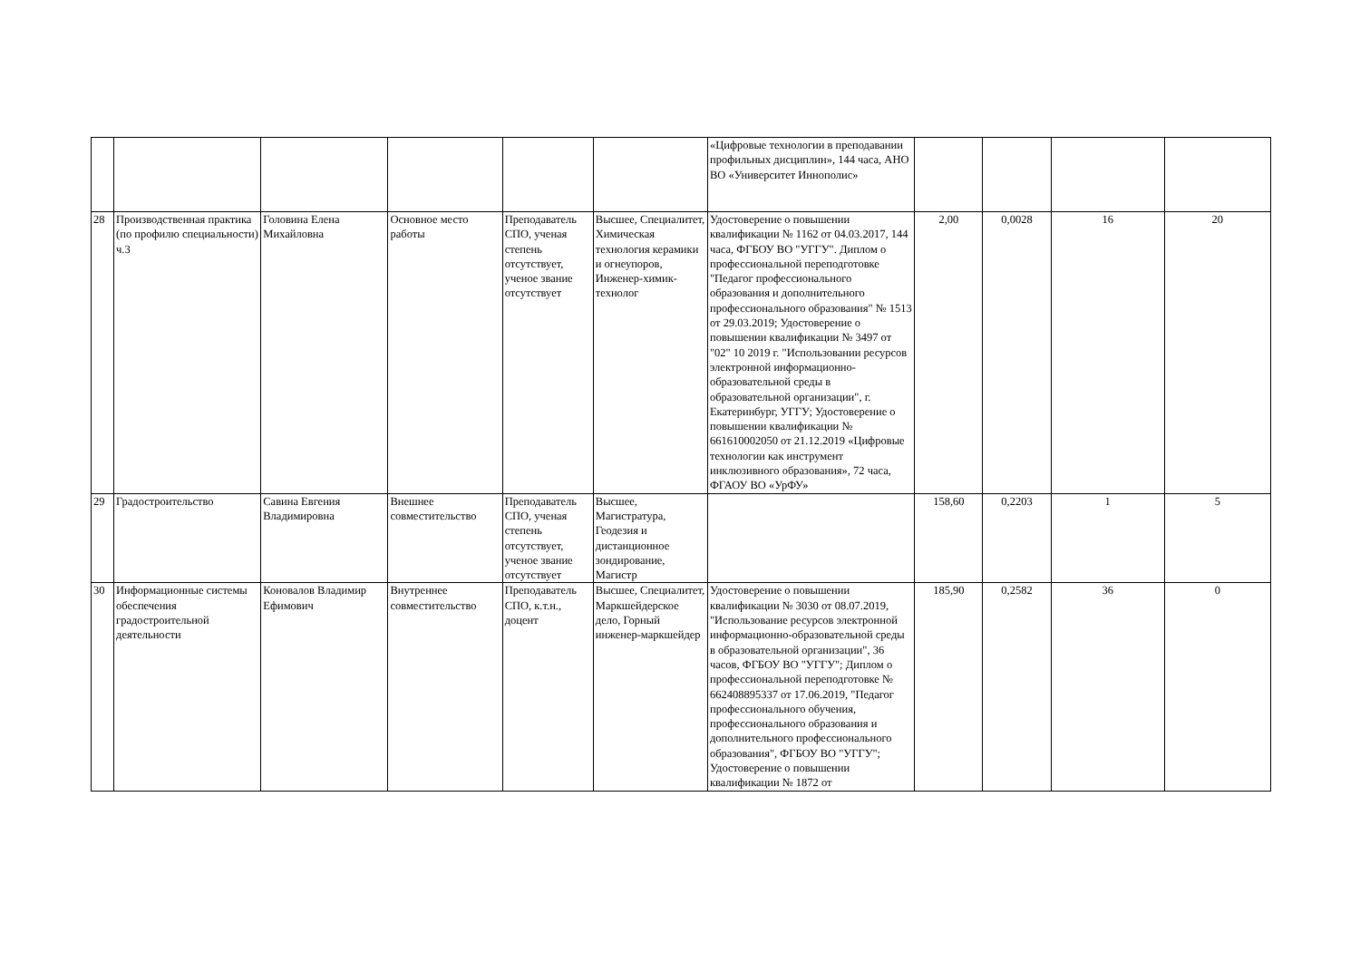| | | | | | | «Цифровые технологии в преподавании профильных дисциплин», 144 часа, АНО ВО «Университет Иннополис» | | | | |
| 28 | Производственная практика (по профилю специальности) ч.3 | Головина Елена Михайловна | Основное место работы | Преподаватель СПО, ученая степень отсутствует, ученое звание отсутствует | Высшее, Специалитет, Химическая технология керамики и огнеупоров, Инженер-химик-технолог | Удостоверение о повышении квалификации № 1162 от 04.03.2017, 144 часа, ФГБОУ ВО "УГГУ". Диплом о профессиональной переподготовке "Педагог профессионального образования и дополнительного профессионального образования" № 1513 от 29.03.2019; Удостоверение о повышении квалификации № 3497 от "02" 10 2019 г. "Использовании ресурсов электронной информационно-образовательной среды в образовательной организации", г. Екатеринбург, УГГУ; Удостоверение о повышении квалификации № 661610002050 от 21.12.2019 «Цифровые технологии как инструмент инклюзивного образования», 72 часа, ФГАОУ ВО «УрФУ» | 2,00 | 0,0028 | 16 | 20 |
| 29 | Градостроительство | Савина Евгения Владимировна | Внешнее совместительство | Преподаватель СПО, ученая степень отсутствует, ученое звание отсутствует | Высшее, Магистратура, Геодезия и дистанционное зондирование, Магистр | | 158,60 | 0,2203 | 1 | 5 |
| 30 | Информационные системы обеспечения градостроительной деятельности | Коновалов Владимир Ефимович | Внутреннее совместительство | Преподаватель СПО, к.т.н., доцент | Высшее, Специалитет, Маркшейдерское дело, Горный инженер-маркшейдер | Удостоверение о повышении квалификации № 3030 от 08.07.2019, "Использование ресурсов электронной информационно-образовательной среды в образовательной организации", 36 часов, ФГБОУ ВО "УГГУ"; Диплом о профессиональной переподготовке № 662408895337 от 17.06.2019, "Педагог профессионального обучения, профессионального образования и дополнительного профессионального образования", ФГБОУ ВО "УГГУ"; Удостоверение о повышении квалификации № 1872 от | 185,90 | 0,2582 | 36 | 0 |